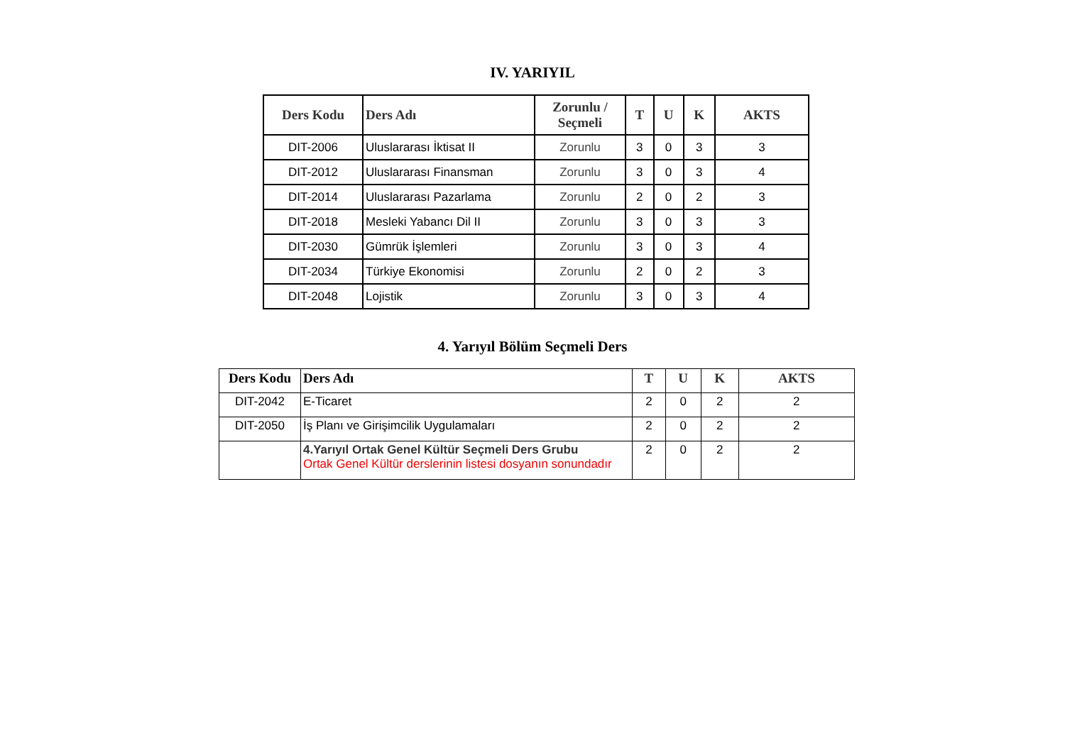IV. YARIYIL
| Ders Kodu | Ders Adı | Zorunlu / Seçmeli | T | U | K | AKTS |
| --- | --- | --- | --- | --- | --- | --- |
| DIT-2006 | Uluslararası İktisat II | Zorunlu | 3 | 0 | 3 | 3 |
| DIT-2012 | Uluslararası Finansman | Zorunlu | 3 | 0 | 3 | 4 |
| DIT-2014 | Uluslararası Pazarlama | Zorunlu | 2 | 0 | 2 | 3 |
| DIT-2018 | Mesleki Yabancı Dil II | Zorunlu | 3 | 0 | 3 | 3 |
| DIT-2030 | Gümrük İşlemleri | Zorunlu | 3 | 0 | 3 | 4 |
| DIT-2034 | Türkiye Ekonomisi | Zorunlu | 2 | 0 | 2 | 3 |
| DIT-2048 | Lojistik | Zorunlu | 3 | 0 | 3 | 4 |
4. Yarıyıl Bölüm Seçmeli Ders
| Ders Kodu | Ders Adı | T | U | K | AKTS |
| --- | --- | --- | --- | --- | --- |
| DIT-2042 | E-Ticaret | 2 | 0 | 2 | 2 |
| DIT-2050 | İş Planı ve Girişimcilik Uygulamaları | 2 | 0 | 2 | 2 |
| | 4.Yarıyıl Ortak Genel Kültür Seçmeli Ders Grubu Ortak Genel Kültür derslerinin listesi dosyanın sonundadır | 2 | 0 | 2 | 2 |